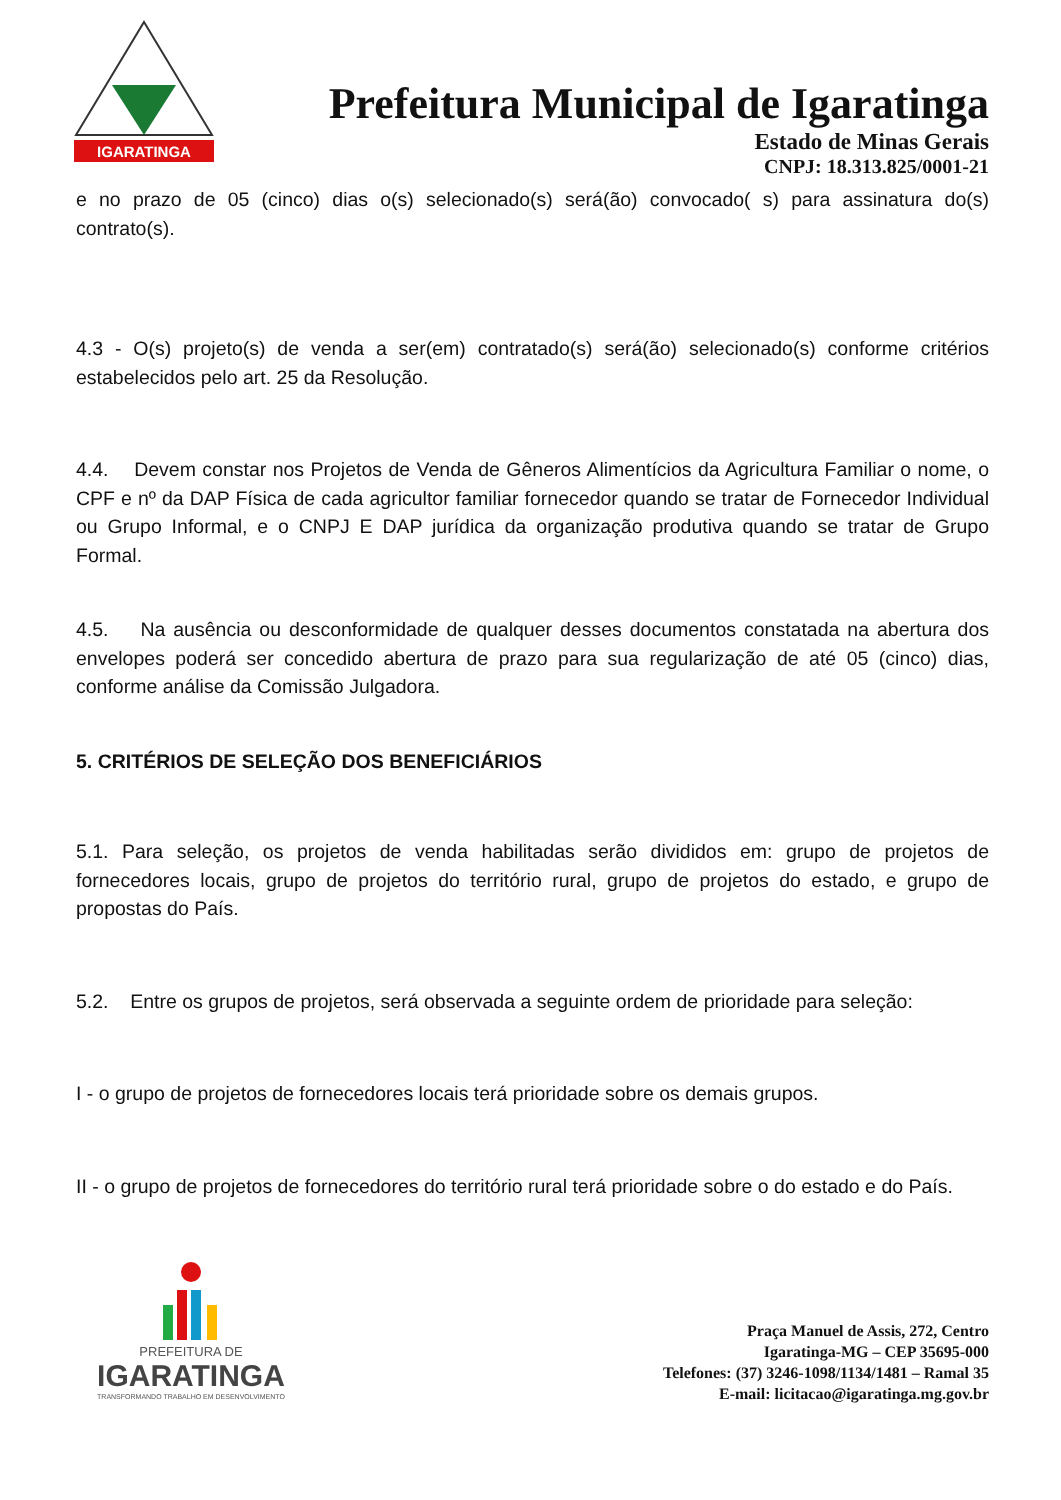IGARATINGA
Prefeitura Municipal de Igaratinga
Estado de Minas Gerais
CNPJ: 18.313.825/0001-21
e no prazo de 05 (cinco) dias o(s) selecionado(s) será(ão) convocado( s) para assinatura do(s) contrato(s).
4.3 - O(s) projeto(s) de venda a ser(em) contratado(s) será(ão) selecionado(s) conforme critérios estabelecidos pelo art. 25 da Resolução.
4.4. Devem constar nos Projetos de Venda de Gêneros Alimentícios da Agricultura Familiar o nome, o CPF e nº da DAP Física de cada agricultor familiar fornecedor quando se tratar de Fornecedor Individual ou Grupo Informal, e o CNPJ E DAP jurídica da organização produtiva quando se tratar de Grupo Formal.
4.5. Na ausência ou desconformidade de qualquer desses documentos constatada na abertura dos envelopes poderá ser concedido abertura de prazo para sua regularização de até 05 (cinco) dias, conforme análise da Comissão Julgadora.
5. CRITÉRIOS DE SELEÇÃO DOS BENEFICIÁRIOS
5.1. Para seleção, os projetos de venda habilitadas serão divididos em: grupo de projetos de fornecedores locais, grupo de projetos do território rural, grupo de projetos do estado, e grupo de propostas do País.
5.2. Entre os grupos de projetos, será observada a seguinte ordem de prioridade para seleção:
I - o grupo de projetos de fornecedores locais terá prioridade sobre os demais grupos.
II - o grupo de projetos de fornecedores do território rural terá prioridade sobre o do estado e do País.
PREFEITURA DE
IGARATINGA
TRANSFORMANDO TRABALHO EM DESENVOLVIMENTO
Praça Manuel de Assis, 272, Centro
Igaratinga-MG – CEP 35695-000
Telefones: (37) 3246-1098/1134/1481 – Ramal 35
E-mail: licitacao@igaratinga.mg.gov.br